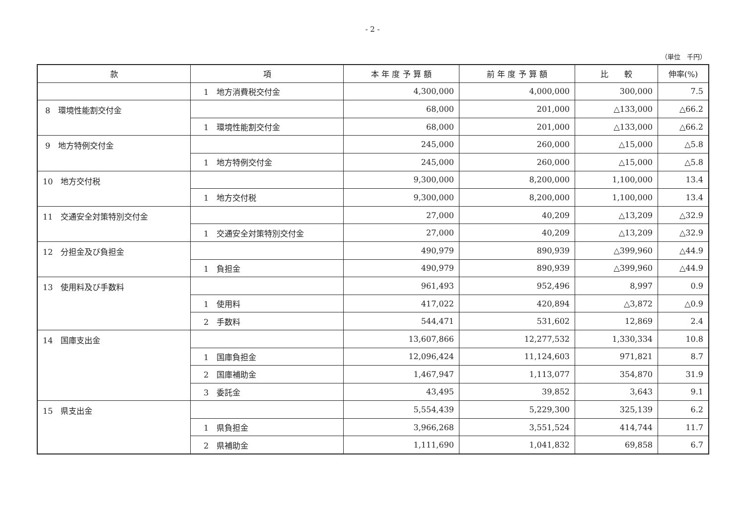- 2 -
（単位　千円）
| 款 | 項 | 本 年 度 予 算 額 | 前 年 度 予 算 額 | 比 較 | 伸率(%) |
| --- | --- | --- | --- | --- | --- |
| | 1 地方消費税交付金 | 4,300,000 | 4,000,000 | 300,000 | 7.5 |
| 8 環境性能割交付金 | | 68,000 | 201,000 | △133,000 | △66.2 |
| | 1 環境性能割交付金 | 68,000 | 201,000 | △133,000 | △66.2 |
| 9 地方特例交付金 | | 245,000 | 260,000 | △15,000 | △5.8 |
| | 1 地方特例交付金 | 245,000 | 260,000 | △15,000 | △5.8 |
| 10 地方交付税 | | 9,300,000 | 8,200,000 | 1,100,000 | 13.4 |
| | 1 地方交付税 | 9,300,000 | 8,200,000 | 1,100,000 | 13.4 |
| 11 交通安全対策特別交付金 | | 27,000 | 40,209 | △13,209 | △32.9 |
| | 1 交通安全対策特別交付金 | 27,000 | 40,209 | △13,209 | △32.9 |
| 12 分担金及び負担金 | | 490,979 | 890,939 | △399,960 | △44.9 |
| | 1 負担金 | 490,979 | 890,939 | △399,960 | △44.9 |
| 13 使用料及び手数料 | | 961,493 | 952,496 | 8,997 | 0.9 |
| | 1 使用料 | 417,022 | 420,894 | △3,872 | △0.9 |
| | 2 手数料 | 544,471 | 531,602 | 12,869 | 2.4 |
| 14 国庫支出金 | | 13,607,866 | 12,277,532 | 1,330,334 | 10.8 |
| | 1 国庫負担金 | 12,096,424 | 11,124,603 | 971,821 | 8.7 |
| | 2 国庫補助金 | 1,467,947 | 1,113,077 | 354,870 | 31.9 |
| | 3 委託金 | 43,495 | 39,852 | 3,643 | 9.1 |
| 15 県支出金 | | 5,554,439 | 5,229,300 | 325,139 | 6.2 |
| | 1 県負担金 | 3,966,268 | 3,551,524 | 414,744 | 11.7 |
| | 2 県補助金 | 1,111,690 | 1,041,832 | 69,858 | 6.7 |